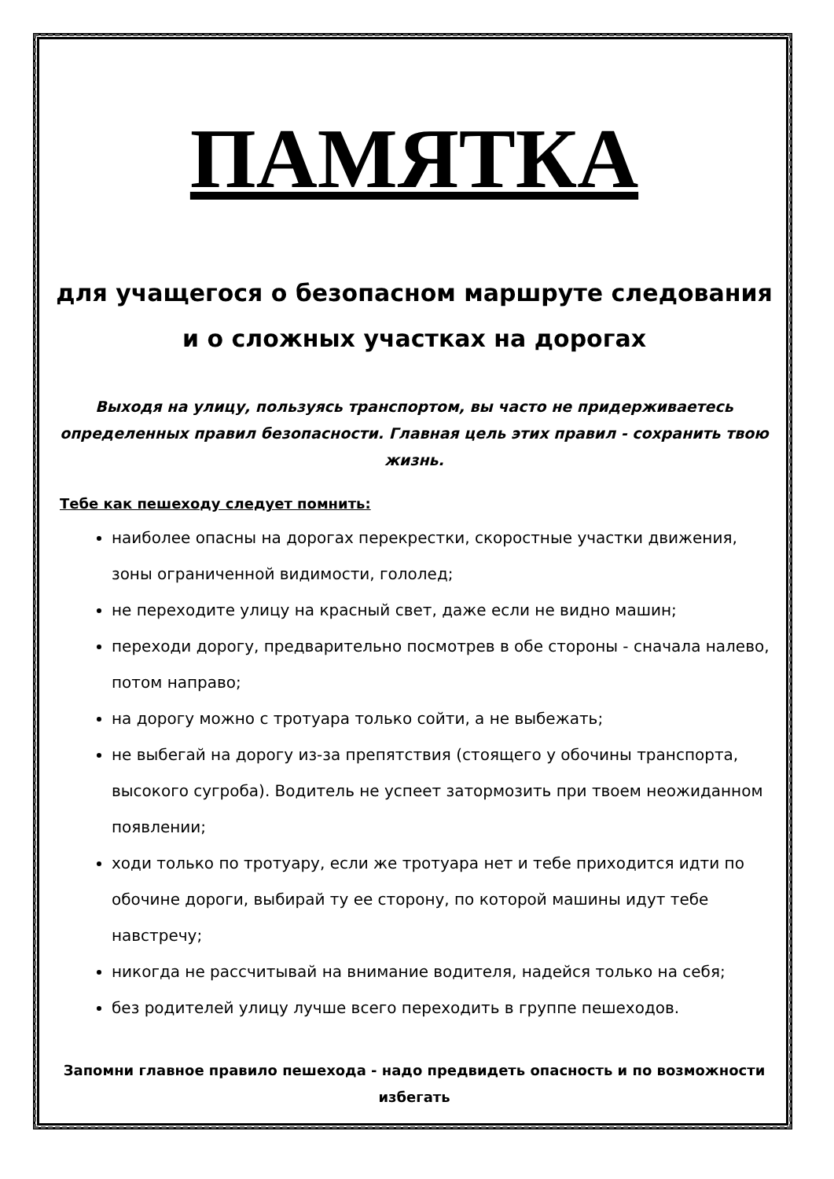ПАМЯТКА
для учащегося о безопасном маршруте следования и о сложных участках на дорогах
Выходя на улицу, пользуясь транспортом, вы часто не придерживаетесь определенных правил безопасности. Главная цель этих правил - сохранить твою жизнь.
Тебе как пешеходу следует помнить:
наиболее опасны на дорогах перекрестки, скоростные участки движения, зоны ограниченной видимости, гололед;
не переходите улицу на красный свет, даже если не видно машин;
переходи дорогу, предварительно посмотрев в обе стороны - сначала налево, потом направо;
на дорогу можно с тротуара только сойти, а не выбежать;
не выбегай на дорогу из-за препятствия (стоящего у обочины транспорта, высокого сугроба). Водитель не успеет затормозить при твоем неожиданном появлении;
ходи только по тротуару, если же тротуара нет и тебе приходится идти по обочине дороги, выбирай ту ее сторону, по которой машины идут тебе навстречу;
никогда не рассчитывай на внимание водителя, надейся только на себя;
без родителей улицу лучше всего переходить в группе пешеходов.
Запомни главное правило пешехода - надо предвидеть опасность и по возможности избегать